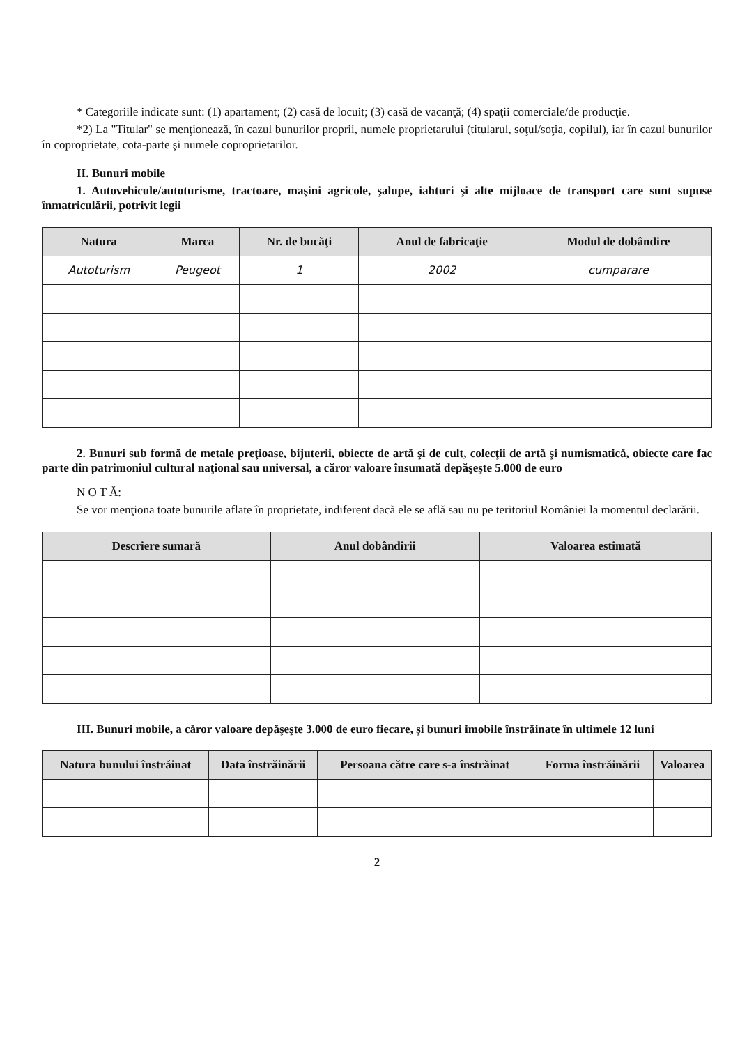* Categoriile indicate sunt: (1) apartament; (2) casă de locuit; (3) casă de vacanţă; (4) spaţii comerciale/de producţie.
*2) La "Titular" se menţionează, în cazul bunurilor proprii, numele proprietarului (titularul, soţul/soţia, copilul), iar în cazul bunurilor în coproprietate, cota-parte şi numele coproprietarilor.
II. Bunuri mobile
1. Autovehicule/autoturisme, tractoare, maşini agricole, şalupe, iahturi şi alte mijloace de transport care sunt supuse înmatriculării, potrivit legii
| Natura | Marca | Nr. de bucăţi | Anul de fabricaţie | Modul de dobândire |
| --- | --- | --- | --- | --- |
| Autoturism | Peugeot | 1 | 2002 | cumparare |
2. Bunuri sub formă de metale preţioase, bijuterii, obiecte de artă şi de cult, colecţii de artă şi numismatică, obiecte care fac parte din patrimoniul cultural naţional sau universal, a căror valoare însumată depăşeşte 5.000 de euro
N O T Ă:
Se vor menţiona toate bunurile aflate în proprietate, indiferent dacă ele se află sau nu pe teritoriul României la momentul declarării.
| Descriere sumară | Anul dobândirii | Valoarea estimată |
| --- | --- | --- |
III. Bunuri mobile, a căror valoare depăşeşte 3.000 de euro fiecare, şi bunuri imobile înstrăinate în ultimele 12 luni
| Natura bunului înstrăinat | Data înstrăinării | Persoana către care s-a înstrăinat | Forma înstrăinării | Valoarea |
| --- | --- | --- | --- | --- |
2